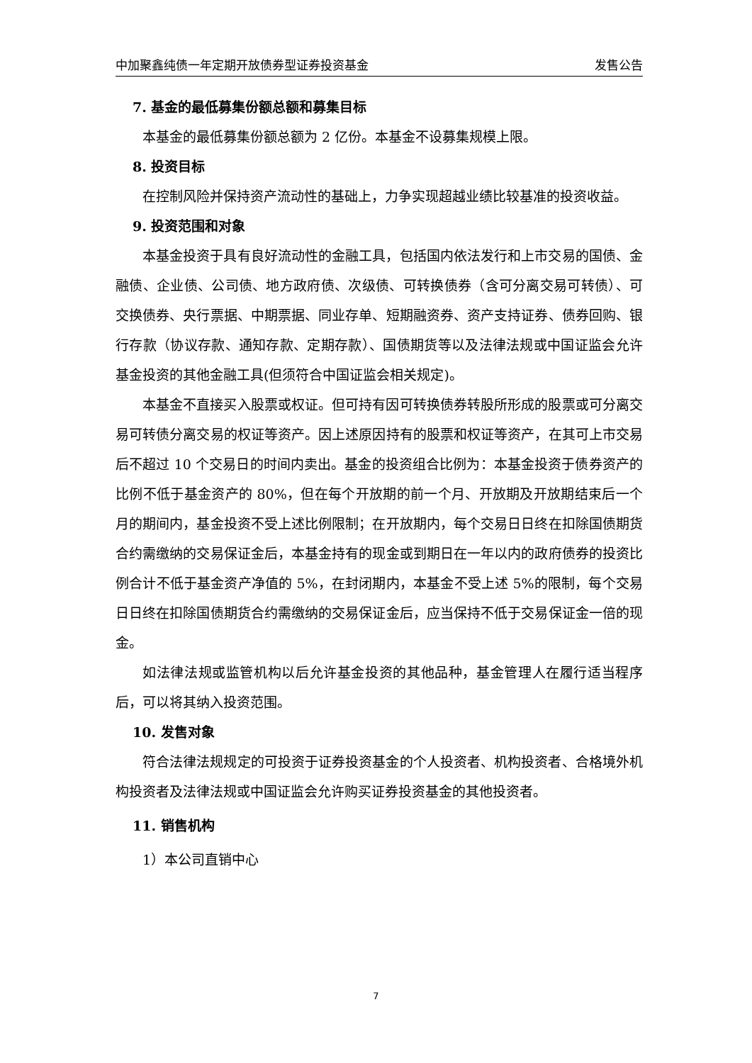中加聚鑫纯债一年定期开放债券型证券投资基金 发售公告
7. 基金的最低募集份额总额和募集目标
本基金的最低募集份额总额为 2 亿份。本基金不设募集规模上限。
8. 投资目标
在控制风险并保持资产流动性的基础上，力争实现超越业绩比较基准的投资收益。
9. 投资范围和对象
本基金投资于具有良好流动性的金融工具，包括国内依法发行和上市交易的国债、金融债、企业债、公司债、地方政府债、次级债、可转换债券（含可分离交易可转债）、可交换债券、央行票据、中期票据、同业存单、短期融资券、资产支持证券、债券回购、银行存款（协议存款、通知存款、定期存款）、国债期货等以及法律法规或中国证监会允许基金投资的其他金融工具(但须符合中国证监会相关规定)。
本基金不直接买入股票或权证。但可持有因可转换债券转股所形成的股票或可分离交易可转债分离交易的权证等资产。因上述原因持有的股票和权证等资产，在其可上市交易后不超过 10 个交易日的时间内卖出。基金的投资组合比例为：本基金投资于债券资产的比例不低于基金资产的 80%，但在每个开放期的前一个月、开放期及开放期结束后一个月的期间内，基金投资不受上述比例限制；在开放期内，每个交易日日终在扣除国债期货合约需缴纳的交易保证金后，本基金持有的现金或到期日在一年以内的政府债券的投资比例合计不低于基金资产净值的 5%，在封闭期内，本基金不受上述 5%的限制，每个交易日日终在扣除国债期货合约需缴纳的交易保证金后，应当保持不低于交易保证金一倍的现金。
如法律法规或监管机构以后允许基金投资的其他品种，基金管理人在履行适当程序后，可以将其纳入投资范围。
10. 发售对象
符合法律法规规定的可投资于证券投资基金的个人投资者、机构投资者、合格境外机构投资者及法律法规或中国证监会允许购买证券投资基金的其他投资者。
11. 销售机构
1）本公司直销中心
7